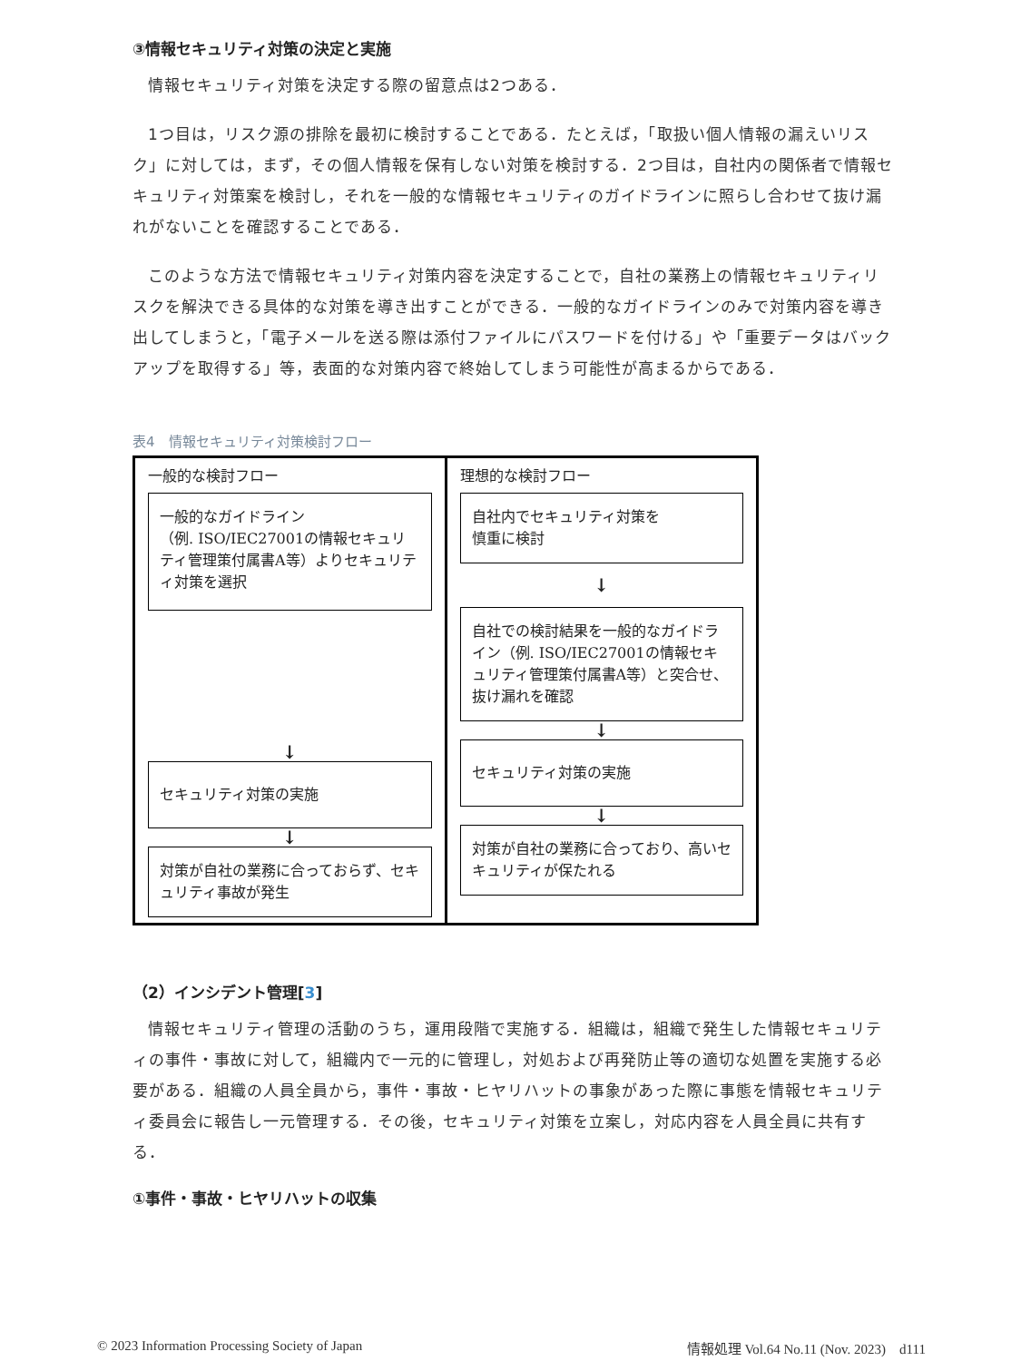③情報セキュリティ対策の決定と実施
情報セキュリティ対策を決定する際の留意点は2つある．
1つ目は，リスク源の排除を最初に検討することである．たとえば，「取扱い個人情報の漏えいリスク」に対しては，まず，その個人情報を保有しない対策を検討する．2つ目は，自社内の関係者で情報セキュリティ対策案を検討し，それを一般的な情報セキュリティのガイドラインに照らし合わせて抜け漏れがないことを確認することである．
このような方法で情報セキュリティ対策内容を決定することで，自社の業務上の情報セキュリティリスクを解決できる具体的な対策を導き出すことができる．一般的なガイドラインのみで対策内容を導き出してしまうと，「電子メールを送る際は添付ファイルにパスワードを付ける」や「重要データはバックアップを取得する」等，表面的な対策内容で終始してしまう可能性が高まるからである．
表4　情報セキュリティ対策検討フロー
一般的な検討フロー
一般的なガイドライン
（例. ISO/IEC27001の情報セキュリティ管理策付属書A等）よりセキュリティ対策を選択
↓
セキュリティ対策の実施
↓
対策が自社の業務に合っておらず、セキュリティ事故が発生
理想的な検討フロー
自社内でセキュリティ対策を
慎重に検討
↓
自社での検討結果を一般的なガイドライン（例. ISO/IEC27001の情報セキュリティ管理策付属書A等）と突合せ、抜け漏れを確認
↓
セキュリティ対策の実施
↓
対策が自社の業務に合っており、高いセキュリティが保たれる
（2）インシデント管理[3]
情報セキュリティ管理の活動のうち，運用段階で実施する．組織は，組織で発生した情報セキュリティの事件・事故に対して，組織内で一元的に管理し，対処および再発防止等の適切な処置を実施する必要がある．組織の人員全員から，事件・事故・ヒヤリハットの事象があった際に事態を情報セキュリティ委員会に報告し一元管理する．その後，セキュリティ対策を立案し，対応内容を人員全員に共有する．
①事件・事故・ヒヤリハットの収集
© 2023 Information Processing Society of Japan 情報処理 Vol.64 No.11 (Nov. 2023)　d111